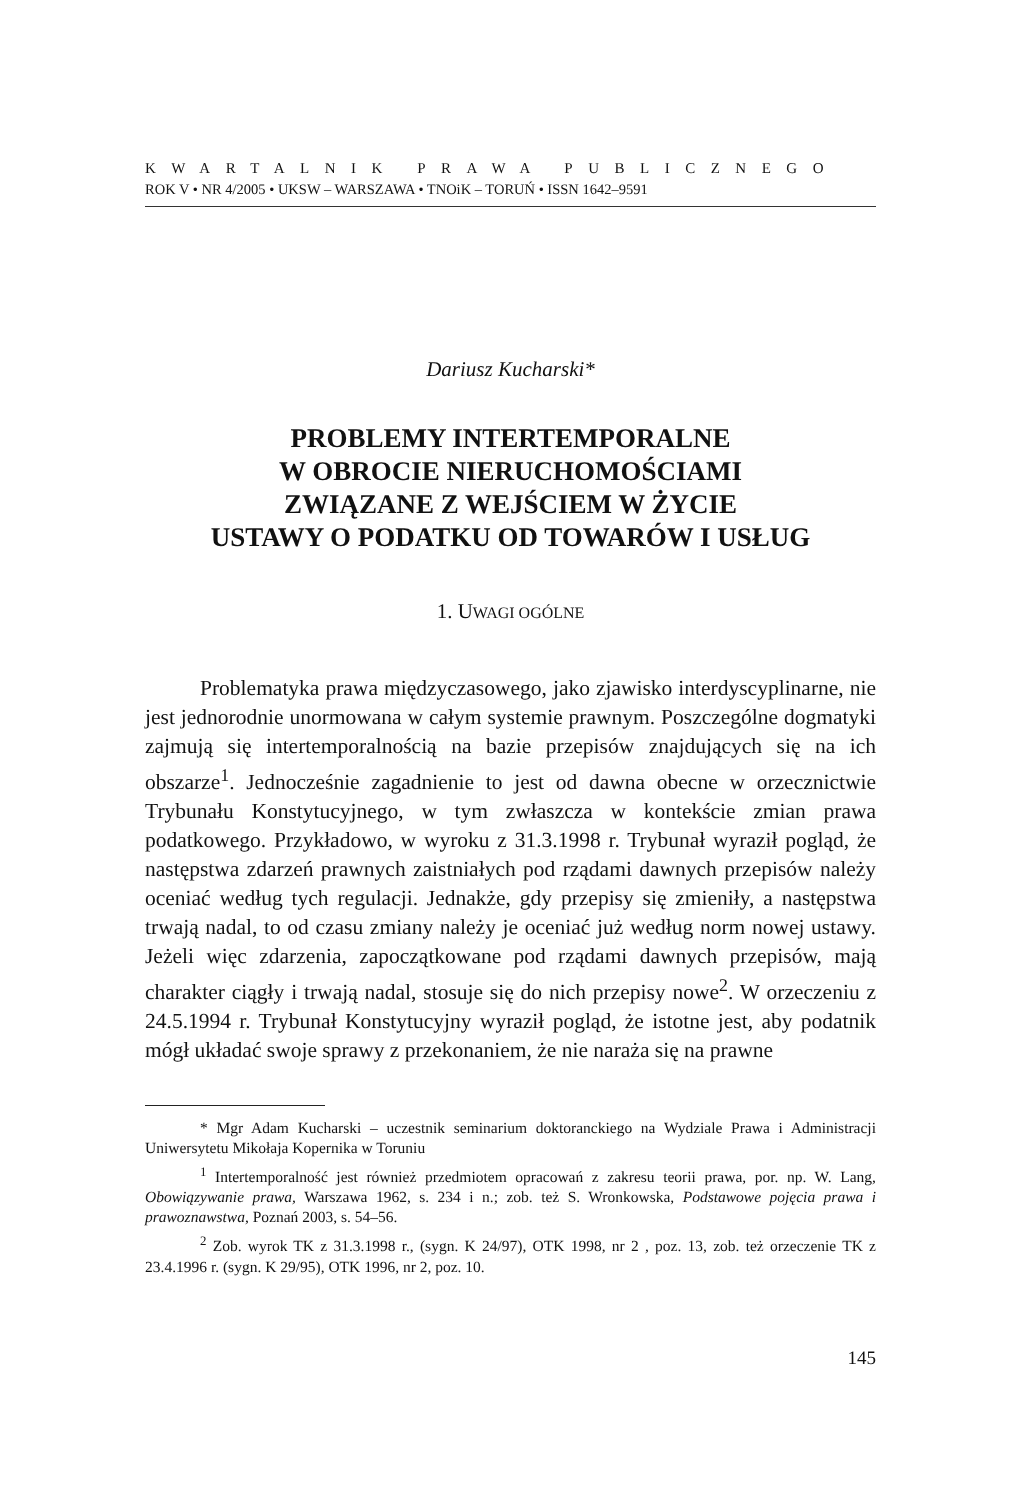KWARTALNIK PRAWA PUBLICZNEGO
ROK V • NR 4/2005 • UKSW – WARSZAWA • TNOiK – TORUŃ • ISSN 1642–9591
Dariusz Kucharski*
PROBLEMY INTERTEMPORALNE
W OBROCIE NIERUCHOMOŚCIAMI
ZWIĄZANE Z WEJŚCIEM W ŻYCIE
USTAWY O PODATKU OD TOWARÓW I USŁUG
1. UWAGI OGÓLNE
Problematyka prawa międzyczasowego, jako zjawisko interdyscyplinarne, nie jest jednorodnie unormowana w całym systemie prawnym. Poszczególne dogmatyki zajmują się intertemporalnością na bazie przepisów znajdujących się na ich obszarze<sup>1</sup>. Jednocześnie zagadnienie to jest od dawna obecne w orzecznictwie Trybunału Konstytucyjnego, w tym zwłaszcza w kontekście zmian prawa podatkowego. Przykładowo, w wyroku z 31.3.1998 r. Trybunał wyraził pogląd, że następstwa zdarzeń prawnych zaistniałych pod rządami dawnych przepisów należy oceniać według tych regulacji. Jednakże, gdy przepisy się zmieniły, a następstwa trwają nadal, to od czasu zmiany należy je oceniać już według norm nowej ustawy. Jeżeli więc zdarzenia, zapoczątkowane pod rządami dawnych przepisów, mają charakter ciągły i trwają nadal, stosuje się do nich przepisy nowe<sup>2</sup>. W orzeczeniu z 24.5.1994 r. Trybunał Konstytucyjny wyraził pogląd, że istotne jest, aby podatnik mógł układać swoje sprawy z przekonaniem, że nie naraża się na prawne
* Mgr Adam Kucharski – uczestnik seminarium doktoranckiego na Wydziale Prawa i Administracji Uniwersytetu Mikołaja Kopernika w Toruniu
<sup>1</sup> Intertemporalność jest również przedmiotem opracowań z zakresu teorii prawa, por. np. W. Lang, Obowiązywanie prawa, Warszawa 1962, s. 234 i n.; zob. też S. Wronkowska, Podstawowe pojęcia prawa i prawoznawstwa, Poznań 2003, s. 54–56.
<sup>2</sup> Zob. wyrok TK z 31.3.1998 r., (sygn. K 24/97), OTK 1998, nr 2 , poz. 13, zob. też orzeczenie TK z 23.4.1996 r. (sygn. K 29/95), OTK 1996, nr 2, poz. 10.
145